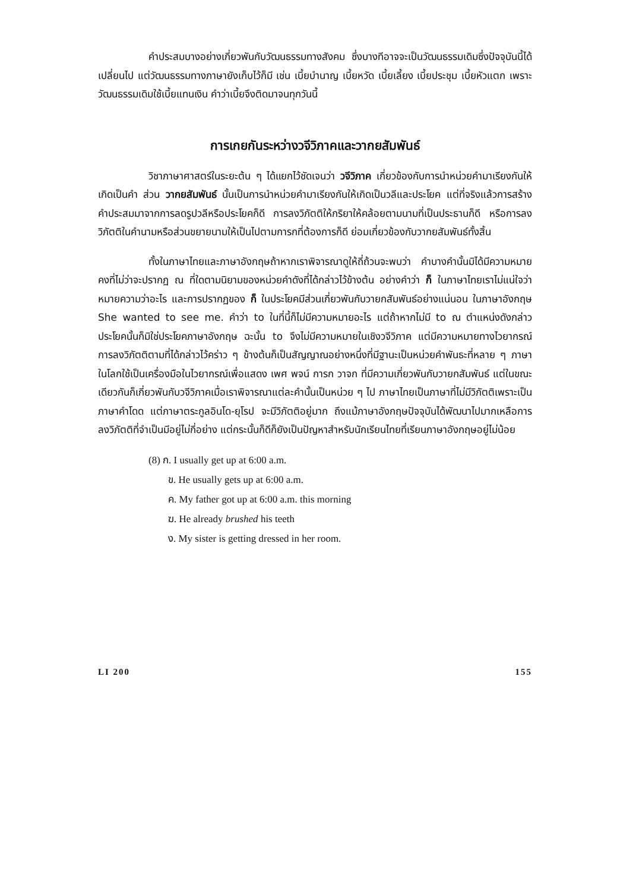คำประสมบางอย่างเกี่ยวพันกับวัฒนธรรมทางสังคม ซึ่งบางทีอาจจะเป็นวัฒนธรรมเดิมซึ่งปัจจุบันนี้ได้เปลี่ยนไป แต่วัฒนธรรมทางภาษายังเก็บไว้ก็มี เช่น เบี้ยบำนาญ เบี้ยหวัด เบี้ยเลี้ยง เบี้ยประชุม เบี้ยหัวแตก เพราะวัฒนธรรมเดิมใช้เบี้ยแทนเงิน คำว่าเบี้ยจึงติดมาจนทุกวันนี้
การเกยกันระหว่างวจีวิภาคและวากยสัมพันธ์
วิชาภาษาศาสตร์ในระยะต้น ๆ ได้แยกไว้ชัดเจนว่า วจีวิภาค เกี่ยวข้องกับการนำหน่วยคำมาเรียงกันให้เกิดเป็นคำ ส่วน วากยสัมพันธ์ นั้นเป็นการนำหน่วยคำมาเรียงกันให้เกิดเป็นวลีและประโยค แต่ที่จริงแล้วการสร้างคำประสมมาจากการลดรูปวลีหรือประโยคก็ดี การลงวิภัตติให้กริยาให้คล้อยตามนามที่เป็นประธานก็ดี หรือการลงวิภัตติในคำนามหรือส่วนขยายนามให้เป็นไปตามการกที่ต้องการก็ดี ย่อมเกี่ยวข้องกับวากยสัมพันธ์ทั้งสิ้น
ทั้งในภาษาไทยและภาษาอังกฤษถ้าหากเราพิจารณาดูให้ถี่ถ้วนจะพบว่า คำบางคำนั้นมิได้มีความหมายคงที่ไม่ว่าจะปรากฏ ณ ที่ใดตามนิยามของหน่วยคำดังที่ได้กล่าวไว้ข้างต้น อย่างคำว่า ก็ ในภาษาไทยเราไม่แน่ใจว่าหมายความว่าอะไร และการปรากฏของ ก็ ในประโยคมีส่วนเกี่ยวพันกับวายกสัมพันธ์อย่างแน่นอน ในภาษาอังกฤษ She wanted to see me. คำว่า to ในที่นี้ก็ไม่มีความหมายอะไร แต่ถ้าหากไม่มี to ณ ตำแหน่งดังกล่าว ประโยคนั้นก็มิใช่ประโยคภาษาอังกฤษ ฉะนั้น to จึงไม่มีความหมายในเชิงวจีวิภาค แต่มีความหมายทางไวยากรณ์ การลงวิภัตติตามที่ได้กล่าวไว้คร่าว ๆ ข้างต้นก็เป็นสัญญาณอย่างหนึ่งที่มีฐานะเป็นหน่วยคำพันธะที่หลาย ๆ ภาษาในโลกใช้เป็นเครื่องมือในไวยากรณ์เพื่อแสดง เพศ พจน์ การก วาจก ที่มีความเกี่ยวพันกับวายกสัมพันธ์ แต่ในขณะเดียวกันก็เกี่ยวพันกับวจีวิภาคเมื่อเราพิจารณาแต่ละคำนั้นเป็นหน่วย ๆ ไป ภาษาไทยเป็นภาษาที่ไม่มีวิภัตติเพราะเป็นภาษาคำโดด แต่ภาษาตระกูลอินโด-ยุโรป จะมีวิภัตติอยู่มาก ถึงแม้ภาษาอังกฤษปัจจุบันได้พัฒนาไปมากเหลือการลงวิภัตติที่จำเป็นมีอยู่ไม่กี่อย่าง แต่กระนั้นก็ดีก็ยังเป็นปัญหาสำหรับนักเรียนไทยที่เรียนภาษาอังกฤษอยู่ไม่น้อย
(8) ก. I usually get up at 6:00 a.m.
ข. He usually gets up at 6:00 a.m.
ค. My father got up at 6:00 a.m. this morning
ฆ. He already brushed his teeth
ง. My sister is getting dressed in her room.
LI 200 155